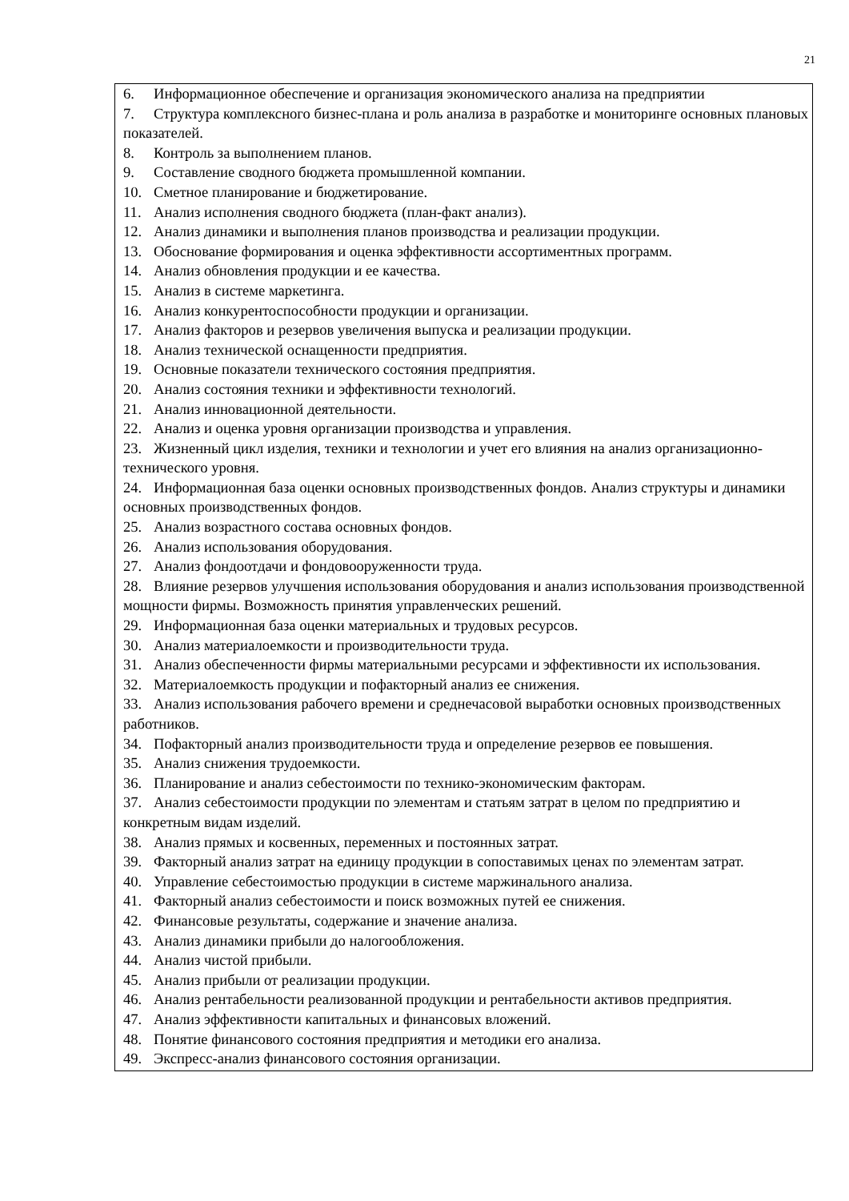21
6. Информационное обеспечение и организация экономического анализа на предприятии
7. Структура комплексного бизнес-плана и роль анализа в разработке и мониторинге основных плановых показателей.
8. Контроль за выполнением планов.
9. Составление сводного бюджета промышленной компании.
10. Сметное планирование и бюджетирование.
11. Анализ исполнения сводного бюджета (план-факт анализ).
12. Анализ динамики и выполнения планов производства и реализации продукции.
13. Обоснование формирования и оценка эффективности ассортиментных программ.
14. Анализ обновления продукции и ее качества.
15. Анализ в системе маркетинга.
16. Анализ конкурентоспособности продукции и организации.
17. Анализ факторов и резервов увеличения выпуска и реализации продукции.
18. Анализ технической оснащенности предприятия.
19. Основные показатели технического состояния предприятия.
20. Анализ состояния техники и эффективности технологий.
21. Анализ инновационной деятельности.
22. Анализ и оценка уровня организации производства и управления.
23. Жизненный цикл изделия, техники и технологии и учет его влияния на анализ организационно-технического уровня.
24. Информационная база оценки основных производственных фондов. Анализ структуры и динамики основных производственных фондов.
25. Анализ возрастного состава основных фондов.
26. Анализ использования оборудования.
27. Анализ фондоотдачи и фондовооруженности труда.
28. Влияние резервов улучшения использования оборудования и анализ использования производственной мощности фирмы. Возможность принятия управленческих решений.
29. Информационная база оценки материальных и трудовых ресурсов.
30. Анализ материалоемкости и производительности труда.
31. Анализ обеспеченности фирмы материальными ресурсами и эффективности их использования.
32. Материалоемкость продукции и пофакторный анализ ее снижения.
33. Анализ использования рабочего времени и среднечасовой выработки основных производственных работников.
34. Пофакторный анализ производительности труда и определение резервов ее повышения.
35. Анализ снижения трудоемкости.
36. Планирование и анализ себестоимости по технико-экономическим факторам.
37. Анализ себестоимости продукции по элементам и статьям затрат в целом по предприятию и конкретным видам изделий.
38. Анализ прямых и косвенных, переменных и постоянных затрат.
39. Факторный анализ затрат на единицу продукции в сопоставимых ценах по элементам затрат.
40. Управление себестоимостью продукции в системе маржинального анализа.
41. Факторный анализ себестоимости и поиск возможных путей ее снижения.
42. Финансовые результаты, содержание и значение анализа.
43. Анализ динамики прибыли до налогообложения.
44. Анализ чистой прибыли.
45. Анализ прибыли от реализации продукции.
46. Анализ рентабельности реализованной продукции и рентабельности активов предприятия.
47. Анализ эффективности капитальных и финансовых вложений.
48. Понятие финансового состояния предприятия и методики его анализа.
49. Экспресс-анализ финансового состояния организации.